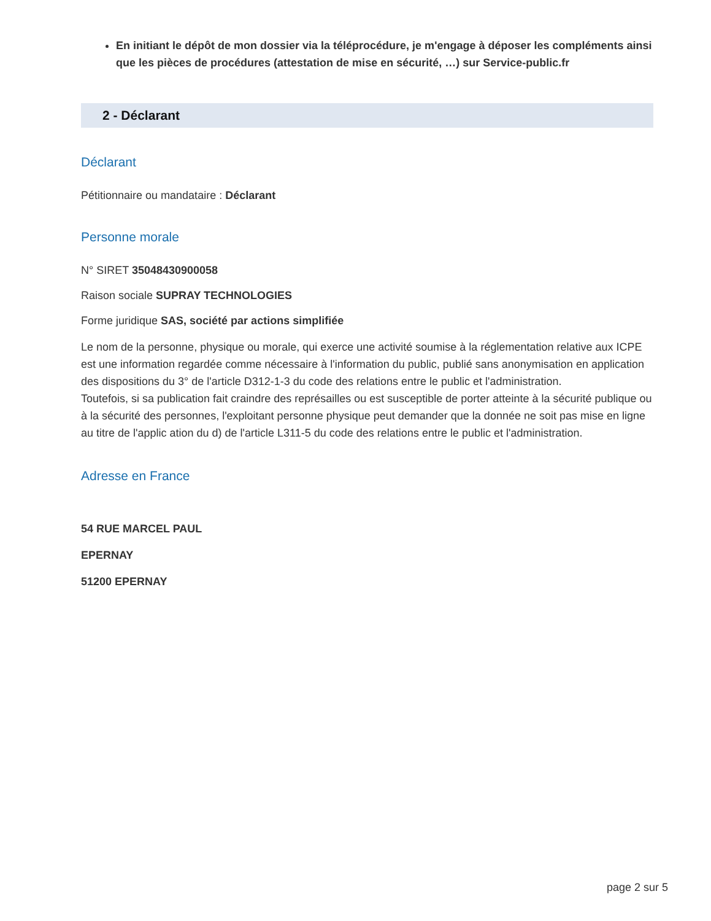En initiant le dépôt de mon dossier via la téléprocédure, je m'engage à déposer les compléments ainsi que les pièces de procédures (attestation de mise en sécurité, …) sur Service-public.fr
2 - Déclarant
Déclarant
Pétitionnaire ou mandataire : Déclarant
Personne morale
N° SIRET 35048430900058
Raison sociale SUPRAY TECHNOLOGIES
Forme juridique SAS, société par actions simplifiée
Le nom de la personne, physique ou morale, qui exerce une activité soumise à la réglementation relative aux ICPE est une information regardée comme nécessaire à l'information du public, publié sans anonymisation en application des dispositions du 3° de l'article D312-1-3 du code des relations entre le public et l'administration.
Toutefois, si sa publication fait craindre des représailles ou est susceptible de porter atteinte à la sécurité publique ou à la sécurité des personnes, l'exploitant personne physique peut demander que la donnée ne soit pas mise en ligne au titre de l'applic ation du d) de l'article L311-5 du code des relations entre le public et l'administration.
Adresse en France
54 RUE MARCEL PAUL
EPERNAY
51200 EPERNAY
page 2 sur 5